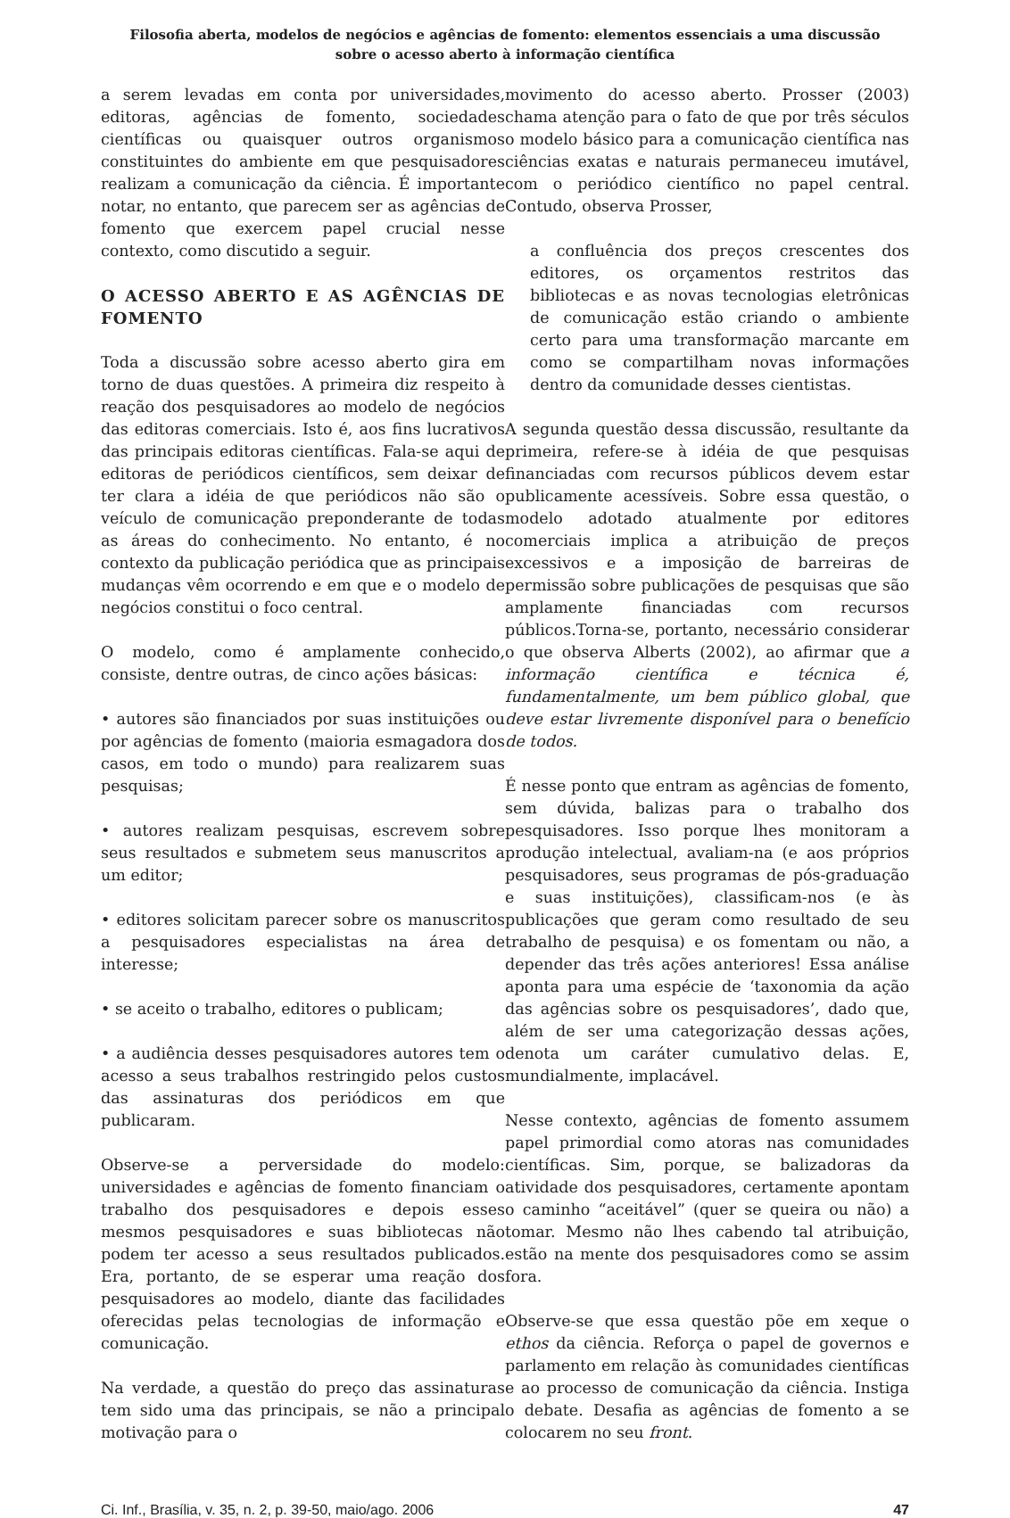Filosofia aberta, modelos de negócios e agências de fomento: elementos essenciais a uma discussão
sobre o acesso aberto à informação científica
a serem levadas em conta por universidades, editoras, agências de fomento, sociedades científicas ou quaisquer outros organismos constituintes do ambiente em que pesquisadores realizam a comunicação da ciência. É importante notar, no entanto, que parecem ser as agências de fomento que exercem papel crucial nesse contexto, como discutido a seguir.
O ACESSO ABERTO E AS AGÊNCIAS DE FOMENTO
Toda a discussão sobre acesso aberto gira em torno de duas questões. A primeira diz respeito à reação dos pesquisadores ao modelo de negócios das editoras comerciais. Isto é, aos fins lucrativos das principais editoras científicas. Fala-se aqui de editoras de periódicos científicos, sem deixar de ter clara a idéia de que periódicos não são o veículo de comunicação preponderante de todas as áreas do conhecimento. No entanto, é no contexto da publicação periódica que as principais mudanças vêm ocorrendo e em que e o modelo de negócios constitui o foco central.
O modelo, como é amplamente conhecido, consiste, dentre outras, de cinco ações básicas:
• autores são financiados por suas instituições ou por agências de fomento (maioria esmagadora dos casos, em todo o mundo) para realizarem suas pesquisas;
• autores realizam pesquisas, escrevem sobre seus resultados e submetem seus manuscritos a um editor;
• editores solicitam parecer sobre os manuscritos a pesquisadores especialistas na área de interesse;
• se aceito o trabalho, editores o publicam;
• a audiência desses pesquisadores autores tem o acesso a seus trabalhos restringido pelos custos das assinaturas dos periódicos em que publicaram.
Observe-se a perversidade do modelo: universidades e agências de fomento financiam o trabalho dos pesquisadores e depois esses mesmos pesquisadores e suas bibliotecas não podem ter acesso a seus resultados publicados. Era, portanto, de se esperar uma reação dos pesquisadores ao modelo, diante das facilidades oferecidas pelas tecnologias de informação e comunicação.
Na verdade, a questão do preço das assinaturas tem sido uma das principais, se não a principal motivação para o
movimento do acesso aberto. Prosser (2003) chama atenção para o fato de que por três séculos o modelo básico para a comunicação científica nas ciências exatas e naturais permaneceu imutável, com o periódico científico no papel central. Contudo, observa Prosser,
a confluência dos preços crescentes dos editores, os orçamentos restritos das bibliotecas e as novas tecnologias eletrônicas de comunicação estão criando o ambiente certo para uma transformação marcante em como se compartilham novas informações dentro da comunidade desses cientistas.
A segunda questão dessa discussão, resultante da primeira, refere-se à idéia de que pesquisas financiadas com recursos públicos devem estar publicamente acessíveis. Sobre essa questão, o modelo adotado atualmente por editores comerciais implica a atribuição de preços excessivos e a imposição de barreiras de permissão sobre publicações de pesquisas que são amplamente financiadas com recursos públicos.Torna-se, portanto, necessário considerar o que observa Alberts (2002), ao afirmar que a informação científica e técnica é, fundamentalmente, um bem público global, que deve estar livremente disponível para o benefício de todos.
É nesse ponto que entram as agências de fomento, sem dúvida, balizas para o trabalho dos pesquisadores. Isso porque lhes monitoram a produção intelectual, avaliam-na (e aos próprios pesquisadores, seus programas de pós-graduação e suas instituições), classificam-nos (e às publicações que geram como resultado de seu trabalho de pesquisa) e os fomentam ou não, a depender das três ações anteriores! Essa análise aponta para uma espécie de ‘taxonomia da ação das agências sobre os pesquisadores’, dado que, além de ser uma categorização dessas ações, denota um caráter cumulativo delas. E, mundialmente, implacável.
Nesse contexto, agências de fomento assumem papel primordial como atoras nas comunidades científicas. Sim, porque, se balizadoras da atividade dos pesquisadores, certamente apontam o caminho “aceitável” (quer se queira ou não) a tomar. Mesmo não lhes cabendo tal atribuição, estão na mente dos pesquisadores como se assim fora.
Observe-se que essa questão põe em xeque o ethos da ciência. Reforça o papel de governos e parlamento em relação às comunidades científicas e ao processo de comunicação da ciência. Instiga o debate. Desafia as agências de fomento a se colocarem no seu front.
Ci. Inf., Brasília, v. 35, n. 2, p. 39-50, maio/ago. 2006 47